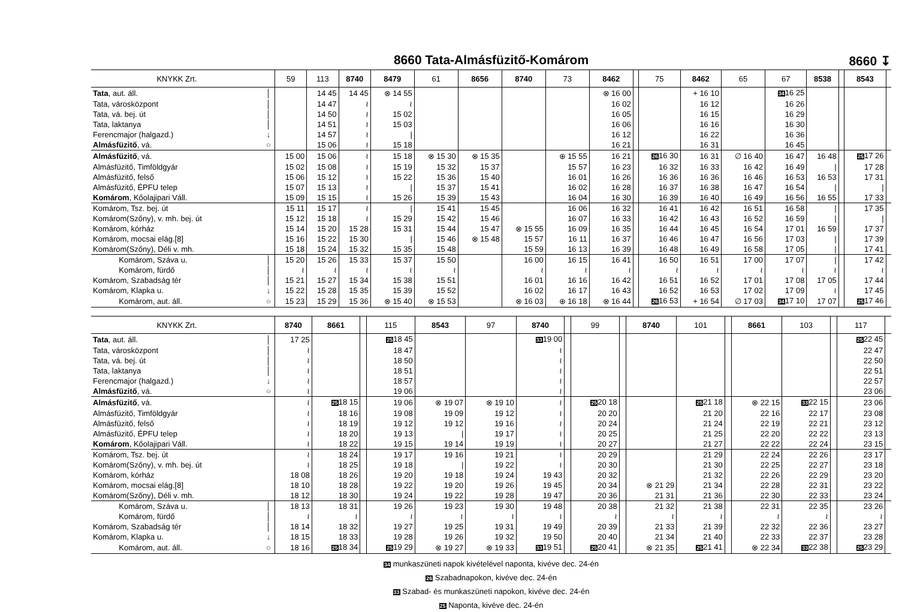8660 Tata-Almásfüzitő-Komárom 8660 ↧
| KNYKK Zrt. | | 59 | 113 | 8740 | 8479 | 61 | 8656 | 8740 | 73 | 8462 | | 75 | 8462 | 65 | 67 | 8538 | | 8543 | |
| --- | --- | --- | --- | --- | --- | --- | --- | --- | --- | --- | --- | --- | --- | --- | --- | --- | --- | --- | --- |
| Tata , aut. áll. | │ | | 14 45 | 14 45 | ⊗ 14 55 | | | | | ⊗ 16 00 | | | + 16 10 | | 34 16 25 | | | | |
| Tata, városközpont | │ | | 14 47 | ≀ | ≀ | | | | | 16 02 | | | 16 12 | | 16 26 | | | | |
| Tata, vá. bej. út | │ | | 14 50 | ≀ | 15 02 | | | | | 16 05 | | | 16 15 | | 16 29 | | | | |
| Tata, laktanya | │ | | 14 51 | ≀ | 15 03 | | | | | 16 06 | | | 16 16 | | 16 30 | | | | |
| Ferencmajor (halgazd.) | ↓ | | 14 57 | ≀ | / | | | | | 16 12 | | | 16 22 | | 16 36 | | | | |
| Almásfüzitő , vá. | ○ | | 15 06 | ≀ | 15 18 | | | | | 16 21 | | | 16 31 | | 16 45 | | | | |
| Almásfüzitő , vá. | | 15 00 | 15 06 | ≀ | 15 18 | ⊗ 15 30 | ⊗ 15 35 | | ⊕ 15 55 | 16 21 | | 26 16 30 | 16 31 | ∅ 16 40 | 16 47 | 16 48 | | 25 17 26 | |
| Almásfüzitő, Timföldgyár | | 15 02 | 15 08 | ≀ | 15 19 | 15 32 | 15 37 | | 15 57 | 16 23 | | 16 32 | 16 33 | 16 42 | 16 49 | / | | 17 28 | |
| Almásfüzitő, felső | | 15 06 | 15 12 | ≀ | 15 22 | 15 36 | 15 40 | | 16 01 | 16 26 | | 16 36 | 16 36 | 16 46 | 16 53 | 16 53 | | 17 31 | |
| Almásfüzitő, ÉPFU telep | | 15 07 | 15 13 | ≀ | / | 15 37 | 15 41 | | 16 02 | 16 28 | | 16 37 | 16 38 | 16 47 | 16 54 | / | | / | |
| Komárom , Kőolajipari Váll. | | 15 09 | 15 15 | ≀ | 15 26 | 15 39 | 15 43 | | 16 04 | 16 30 | | 16 39 | 16 40 | 16 49 | 16 56 | 16 55 | | 17 33 | |
| Komárom, Tsz. bej. út | | 15 11 | 15 17 | ≀ | / | 15 41 | 15 45 | | 16 06 | 16 32 | | 16 41 | 16 42 | 16 51 | 16 58 | / | | 17 35 | |
| Komárom(Szőny), v. mh. bej. út | | 15 12 | 15 18 | ≀ | 15 29 | 15 42 | 15 46 | | 16 07 | 16 33 | | 16 42 | 16 43 | 16 52 | 16 59 | / | | / | |
| Komárom, kórház | | 15 14 | 15 20 | 15 28 | 15 31 | 15 44 | 15 47 | ⊗ 15 55 | 16 09 | 16 35 | | 16 44 | 16 45 | 16 54 | 17 01 | 16 59 | | 17 37 | |
| Komárom, mocsai elág.[8] | | 15 16 | 15 22 | 15 30 | / | 15 46 | ⊗ 15 48 | 15 57 | 16 11 | 16 37 | | 16 46 | 16 47 | 16 56 | 17 03 | / | | 17 39 | |
| Komárom(Szőny), Déli v. mh. | | 15 18 | 15 24 | 15 32 | 15 35 | 15 48 | | 15 59 | 16 13 | 16 39 | | 16 48 | 16 49 | 16 58 | 17 05 | / | | 17 41 | |
| Komárom, Száva u. | │ | 15 20 | 15 26 | 15 33 | 15 37 | 15 50 | | 16 00 | 16 15 | 16 41 | | 16 50 | 16 51 | 17 00 | 17 07 | / | | 17 42 | |
| Komárom, fürdő | │ | ≀ | ≀ | ≀ | ≀ | ≀ | | ≀ | ≀ | ≀ | | ≀ | ≀ | ≀ | ≀ | ≀ | | ≀ | |
| Komárom, Szabadság tér | │ | 15 21 | 15 27 | 15 34 | 15 38 | 15 51 | | 16 01 | 16 16 | 16 42 | | 16 51 | 16 52 | 17 01 | 17 08 | 17 05 | | 17 44 | |
| Komárom, Klapka u. | ↓ | 15 22 | 15 28 | 15 35 | 15 39 | 15 52 | | 16 02 | 16 17 | 16 43 | | 16 52 | 16 53 | 17 02 | 17 09 | ≀ | | 17 45 | |
| Komárom, aut. áll. | ○ | 15 23 | 15 29 | 15 36 | ⊗ 15 40 | ⊗ 15 53 | | ⊗ 16 03 | ⊕ 16 18 | ⊗ 16 44 | | 26 16 53 | + 16 54 | ∅ 17 03 | 34 17 10 | 17 07 | | 25 17 46 | |
| KNYKK Zrt. | | 8740 | 8661 | | 115 | 8543 | 97 | 8740 | | 99 | | 8740 | 101 | | 8661 | 103 | | 117 | |
| --- | --- | --- | --- | --- | --- | --- | --- | --- | --- | --- | --- | --- | --- | --- | --- | --- | --- | --- | --- |
| Tata , aut. áll. | │ | 17 25 | | | 25 18 45 | | | 33 19 00 | | | | | | | | | | 25 22 45 | |
| Tata, városközpont | │ | ≀ | | | 18 47 | | | ≀ | | | | | | | | | | 22 47 | |
| Tata, vá. bej. út | │ | ≀ | | | 18 50 | | | ≀ | | | | | | | | | | 22 50 | |
| Tata, laktanya | │ | ≀ | | | 18 51 | | | ≀ | | | | | | | | | | 22 51 | |
| Ferencmajor (halgazd.) | ↓ | ≀ | | | 18 57 | | | ≀ | | | | | | | | | | 22 57 | |
| Almásfüzitő , vá. | ○ | ≀ | | | 19 06 | | | ≀ | | | | | | | | | | 23 06 | |
| Almásfüzitő , vá. | | ≀ | 25 18 15 | | 19 06 | ⊗ 19 07 | ⊗ 19 10 | ≀ | | 25 20 18 | | | 25 21 18 | | ⊗ 22 15 | 33 22 15 | | 23 06 | |
| Almásfüzitő, Timföldgyár | | ≀ | 18 16 | | 19 08 | 19 09 | 19 12 | ≀ | | 20 20 | | | 21 20 | | 22 16 | 22 17 | | 23 08 | |
| Almásfüzitő, felső | | ≀ | 18 19 | | 19 12 | 19 12 | 19 16 | ≀ | | 20 24 | | | 21 24 | | 22 19 | 22 21 | | 23 12 | |
| Almásfüzitő, ÉPFU telep | | ≀ | 18 20 | | 19 13 | / | 19 17 | ≀ | | 20 25 | | | 21 25 | | 22 20 | 22 22 | | 23 13 | |
| Komárom , Kőolajipari Váll. | | ≀ | 18 22 | | 19 15 | 19 14 | 19 19 | ≀ | | 20 27 | | | 21 27 | | 22 22 | 22 24 | | 23 15 | |
| Komárom, Tsz. bej. út | | ≀ | 18 24 | | 19 17 | 19 16 | 19 21 | ≀ | | 20 29 | | | 21 29 | | 22 24 | 22 26 | | 23 17 | |
| Komárom(Szőny), v. mh. bej. út | | ≀ | 18 25 | | 19 18 | / | 19 22 | ≀ | | 20 30 | | | 21 30 | | 22 25 | 22 27 | | 23 18 | |
| Komárom, kórház | | 18 08 | 18 26 | | 19 20 | 19 18 | 19 24 | 19 43 | | 20 32 | | | 21 32 | | 22 26 | 22 29 | | 23 20 | |
| Komárom, mocsai elág.[8] | | 18 10 | 18 28 | | 19 22 | 19 20 | 19 26 | 19 45 | | 20 34 | | ⊗ 21 29 | 21 34 | | 22 28 | 22 31 | | 23 22 | |
| Komárom(Szőny), Déli v. mh. | | 18 12 | 18 30 | | 19 24 | 19 22 | 19 28 | 19 47 | | 20 36 | | 21 31 | 21 36 | | 22 30 | 22 33 | | 23 24 | |
| Komárom, Száva u. | │ | 18 13 | 18 31 | | 19 26 | 19 23 | 19 30 | 19 48 | | 20 38 | | 21 32 | 21 38 | | 22 31 | 22 35 | | 23 26 | |
| Komárom, fürdő | │ | ≀ | ≀ | | ≀ | ≀ | ≀ | ≀ | | ≀ | | ≀ | ≀ | | ≀ | ≀ | | ≀ | |
| Komárom, Szabadság tér | │ | 18 14 | 18 32 | | 19 27 | 19 25 | 19 31 | 19 49 | | 20 39 | | 21 33 | 21 39 | | 22 32 | 22 36 | | 23 27 | |
| Komárom, Klapka u. | ↓ | 18 15 | 18 33 | | 19 28 | 19 26 | 19 32 | 19 50 | | 20 40 | | 21 34 | 21 40 | | 22 33 | 22 37 | | 23 28 | |
| Komárom, aut. áll. | ○ | 18 16 | 25 18 34 | | 25 19 29 | ⊗ 19 27 | ⊗ 19 33 | 33 19 51 | | 25 20 41 | | ⊗ 21 35 | 25 21 41 | | ⊗ 22 34 | 33 22 38 | | 25 23 29 | |
34 munkaszüneti napok kivételével naponta, kivéve dec. 24-én
26 Szabadnapokon, kivéve dec. 24-én
33 Szabad- és munkaszüneti napokon, kivéve dec. 24-én
25 Naponta, kivéve dec. 24-én